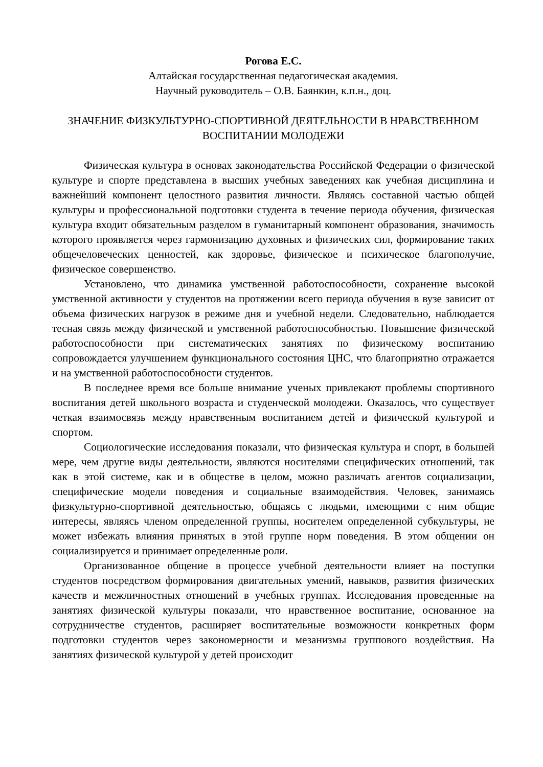Рогова Е.С.
Алтайская государственная педагогическая академия.
Научный руководитель – О.В. Баянкин, к.п.н., доц.
ЗНАЧЕНИЕ ФИЗКУЛЬТУРНО-СПОРТИВНОЙ ДЕЯТЕЛЬНОСТИ В НРАВСТВЕННОМ ВОСПИТАНИИ МОЛОДЕЖИ
Физическая культура в основах законодательства Российской Федерации о физической культуре и спорте представлена в высших учебных заведениях как учебная дисциплина и важнейший компонент целостного развития личности. Являясь составной частью общей культуры и профессиональной подготовки студента в течение периода обучения, физическая культура входит обязательным разделом в гуманитарный компонент образования, значимость которого проявляется через гармонизацию духовных и физических сил, формирование таких общечеловеческих ценностей, как здоровье, физическое и психическое благополучие, физическое совершенство.
Установлено, что динамика умственной работоспособности, сохранение высокой умственной активности у студентов на протяжении всего периода обучения в вузе зависит от объема физических нагрузок в режиме дня и учебной недели. Следовательно, наблюдается тесная связь между физической и умственной работоспособностью. Повышение физической работоспособности при систематических занятиях по физическому воспитанию сопровождается улучшением функционального состояния ЦНС, что благоприятно отражается и на умственной работоспособности студентов.
В последнее время все больше внимание ученых привлекают проблемы спортивного воспитания детей школьного возраста и студенческой молодежи. Оказалось, что существует четкая взаимосвязь между нравственным воспитанием детей и физической культурой и спортом.
Социологические исследования показали, что физическая культура и спорт, в большей мере, чем другие виды деятельности, являются носителями специфических отношений, так как в этой системе, как и в обществе в целом, можно различать агентов социализации, специфические модели поведения и социальные взаимодействия. Человек, занимаясь физкультурно-спортивной деятельностью, общаясь с людьми, имеющими с ним общие интересы, являясь членом определенной группы, носителем определенной субкультуры, не может избежать влияния принятых в этой группе норм поведения. В этом общении он социализируется и принимает определенные роли.
Организованное общение в процессе учебной деятельности влияет на поступки студентов посредством формирования двигательных умений, навыков, развития физических качеств и межличностных отношений в учебных группах. Исследования проведенные на занятиях физической культуры показали, что нравственное воспитание, основанное на сотрудничестве студентов, расширяет воспитательные возможности конкретных форм подготовки студентов через закономерности и мезанизмы группового воздействия. На занятиях физической культурой у детей происходит